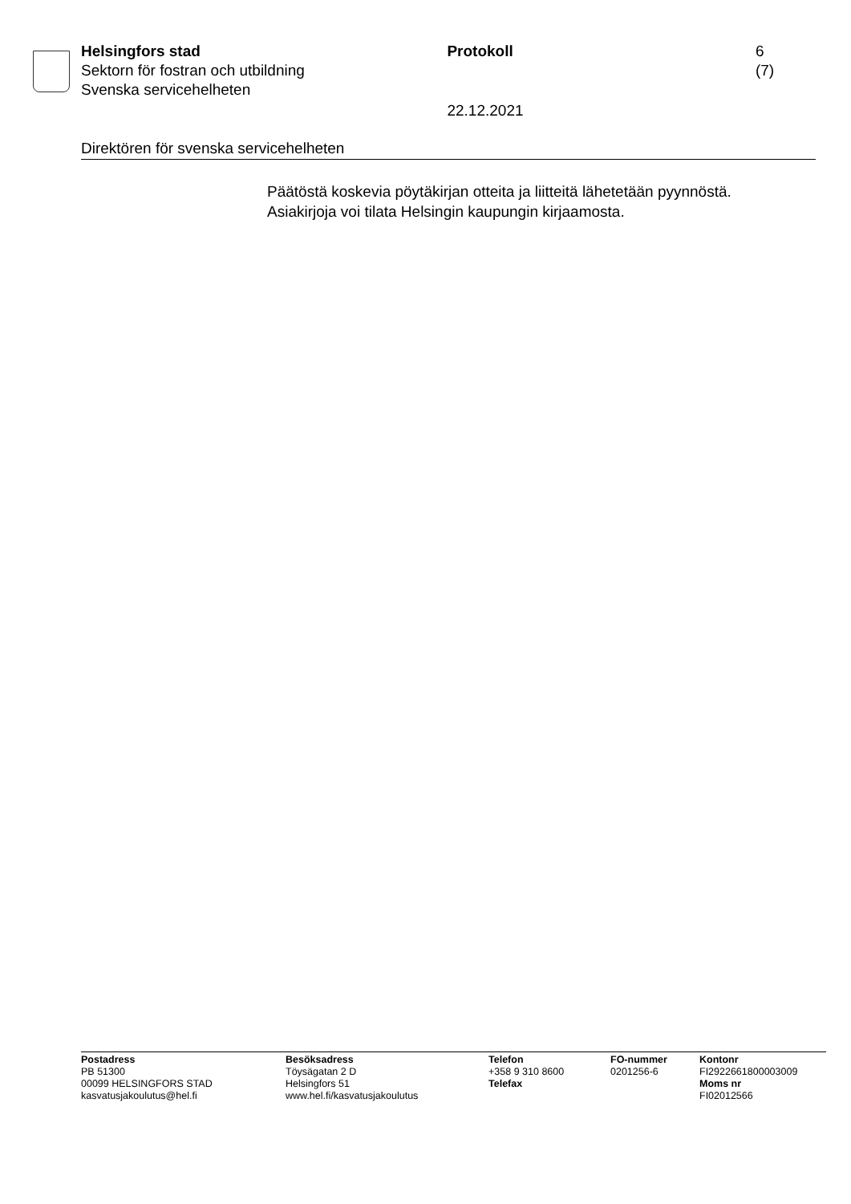Helsingfors stad
Sektorn för fostran och utbildning
Svenska servicehelheten
Protokoll
22.12.2021
6 (7)
Direktören för svenska servicehelheten
Päätöstä koskevia pöytäkirjan otteita ja liitteitä lähetetään pyynnöstä.
Asiakirjoja voi tilata Helsingin kaupungin kirjaamosta.
Postadress
PB 51300
00099 HELSINGFORS STAD
kasvatusjakoulutus@hel.fi
Besöksadress
Töysägatan 2 D
Helsingfors 51
www.hel.fi/kasvatusjakoulutus
Telefon
+358 9 310 8600
Telefax
FO-nummer
0201256-6
Kontonr
FI2922661800003009
Moms nr
FI02012566